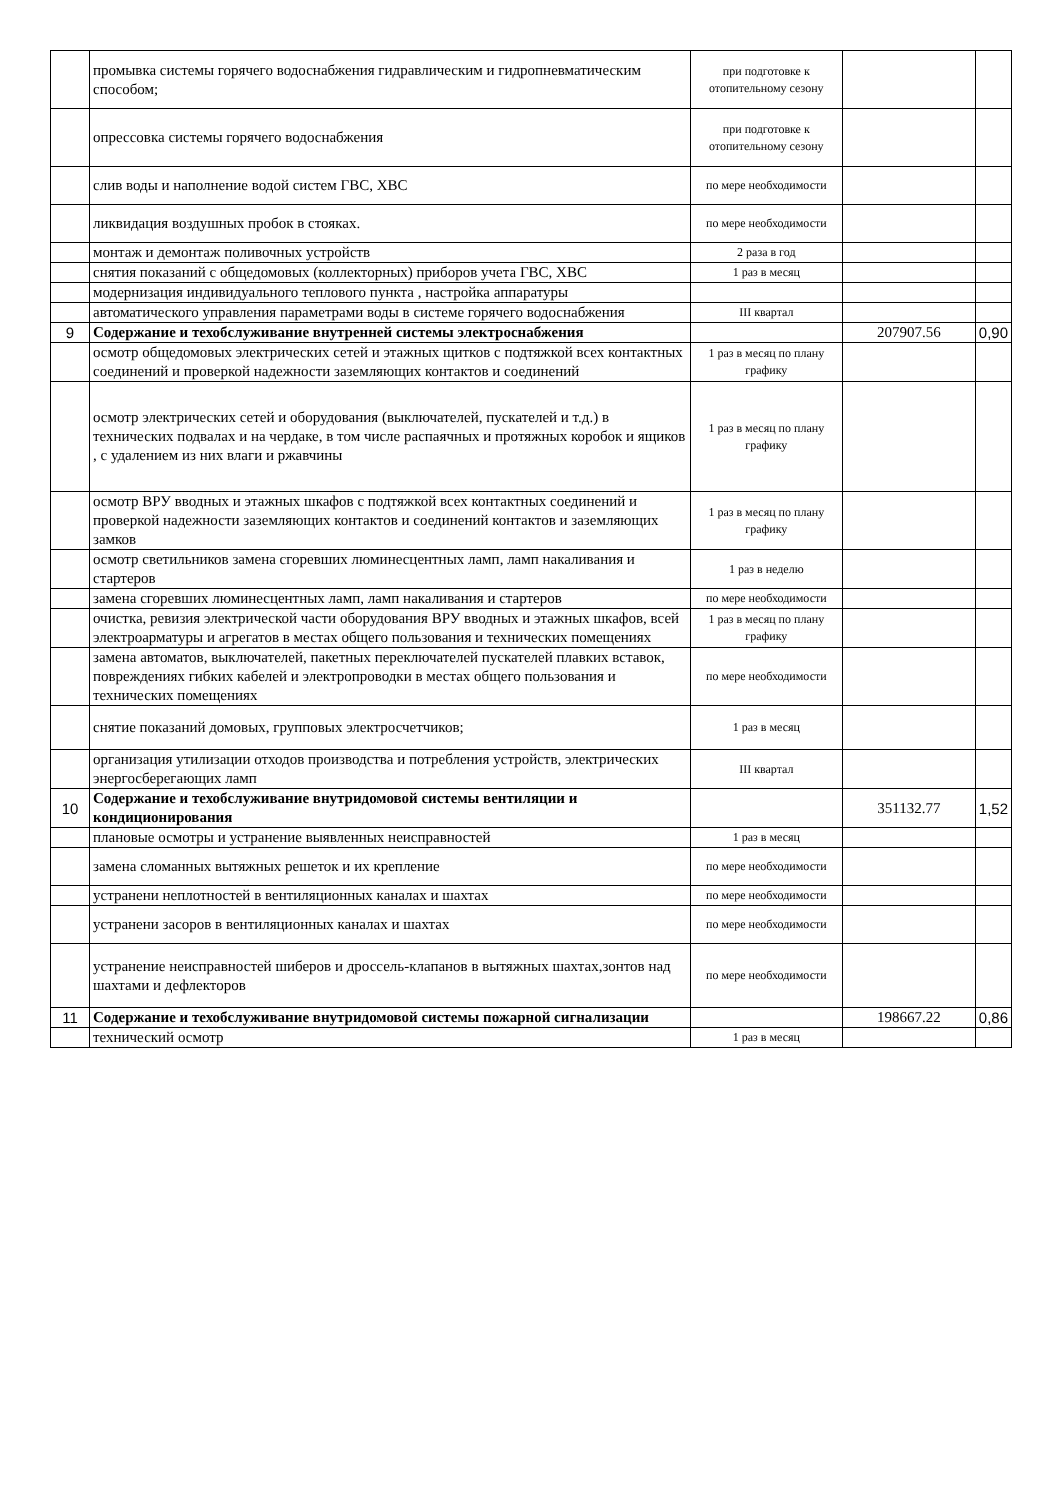| | промывка системы горячего водоснабжения гидравлическим и гидропневматическим способом; | при подготовке к отопительному сезону | | |
| | опрессовка системы горячего водоснабжения | при подготовке к отопительному сезону | | |
| | слив воды и наполнение водой систем ГВС, ХВС | по мере необходимости | | |
| | ликвидация воздушных пробок в стояках. | по мере необходимости | | |
| | монтаж и демонтаж поливочных устройств | 2 раза в год | | |
| | снятия показаний с общедомовых (коллекторных) приборов учета ГВС, ХВС | 1 раз в месяц | | |
| | модернизация индивидуального теплового пункта , настройка аппаратуры | | | |
| | автоматического управления параметрами воды в системе горячего водоснабжения | III квартал | | |
| 9 | Содержание и техобслуживание внутренней системы электроснабжения | | 207907.56 | 0,90 |
| | осмотр общедомовых электрических сетей и этажных щитков с подтяжкой всех контактных соединений и проверкой надежности заземляющих контактов и соединений | 1 раз в месяц по плану графику | | |
| | осмотр электрических сетей и оборудования (выключателей, пускателей и т.д.) в технических подвалах и на чердаке, в том числе распаячных и протяжных коробок и ящиков , с удалением из них влаги и ржавчины | 1 раз в месяц по плану графику | | |
| | осмотр ВРУ вводных и этажных шкафов с подтяжкой всех контактных соединений и проверкой надежности заземляющих контактов и соединений контактов и заземляющих замков | 1 раз в месяц по плану графику | | |
| | осмотр светильников замена сгоревших люминесцентных ламп, ламп накаливания и стартеров | 1 раз в неделю | | |
| | замена сгоревших люминесцентных ламп, ламп накаливания и стартеров | по мере необходимости | | |
| | очистка, ревизия электрической части оборудования ВРУ вводных и этажных шкафов, всей электроарматуры и агрегатов в местах общего пользования и технических помещениях | 1 раз в месяц по плану графику | | |
| | замена автоматов, выключателей, пакетных переключателей пускателей плавких вставок, повреждениях гибких кабелей и электропроводки в местах общего пользования и технических помещениях | по мере необходимости | | |
| | снятие показаний домовых, групповых электросчетчиков; | 1 раз в месяц | | |
| | организация утилизации отходов производства и потребления устройств, электрических энергосберегающих ламп | III квартал | | |
| 10 | Содержание и техобслуживание внутридомовой системы вентиляции и кондиционирования | | 351132.77 | 1,52 |
| | плановые осмотры и устранение выявленных неисправностей | 1 раз в месяц | | |
| | замена сломанных вытяжных решеток и их крепление | по мере необходимости | | |
| | устранени неплотностей в вентиляционных каналах и шахтах | по мере необходимости | | |
| | устранени засоров в вентиляционных каналах и шахтах | по мере необходимости | | |
| | устранение неисправностей шиберов и дроссель-клапанов в вытяжных шахтах,зонтов над шахтами и дефлекторов | по мере необходимости | | |
| 11 | Содержание и техобслуживание внутридомовой системы пожарной сигнализации | | 198667.22 | 0,86 |
| | технический осмотр | 1 раз в месяц | | |